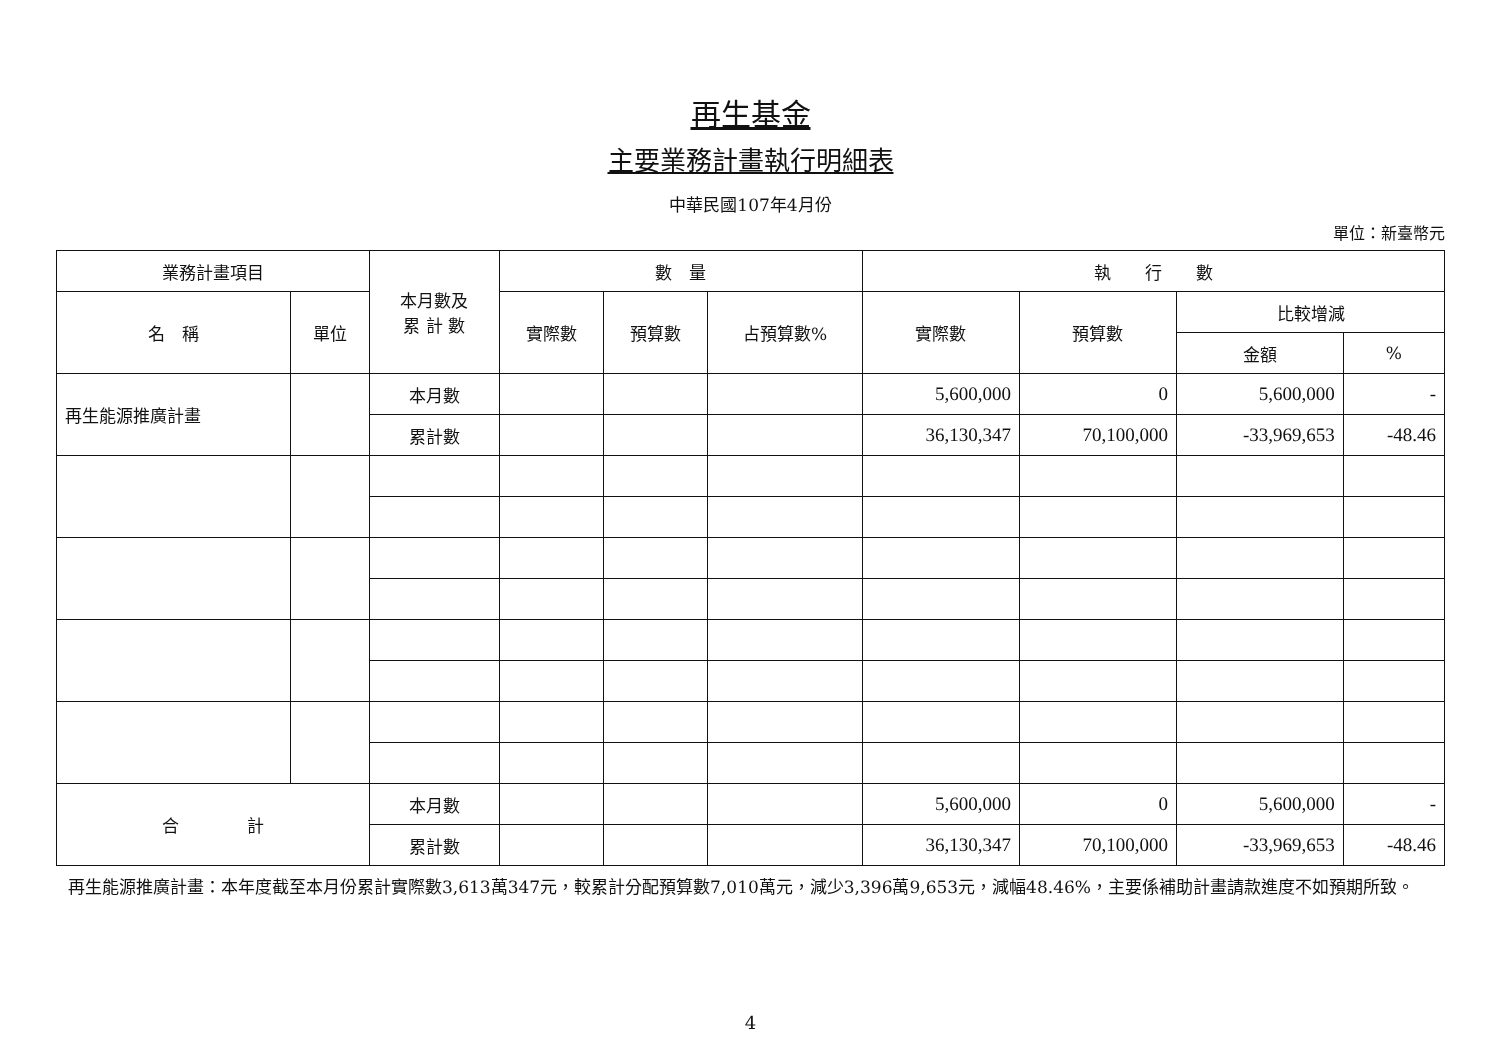再生基金
主要業務計畫執行明細表
中華民國107年4月份
單位：新臺幣元
| 業務計畫項目 | | 本月數及 累 計 數 | 數 量 | | | 執 行 數 | | | |
| --- | --- | --- | --- | --- | --- | --- | --- | --- | --- |
| 名 稱 | 單位 | | 實際數 | 預算數 | 占預算數% | 實際數 | 預算數 | 比較增減 | |
| | | | | | | | | 金額 | % |
| 再生能源推廣計畫 | | 本月數 | | | | 5,600,000 | 0 | 5,600,000 | - |
| | | 累計數 | | | | 36,130,347 | 70,100,000 | -33,969,653 | -48.46 |
| 合 計 | | 本月數 | | | | 5,600,000 | 0 | 5,600,000 | - |
| | | 累計數 | | | | 36,130,347 | 70,100,000 | -33,969,653 | -48.46 |
再生能源推廣計畫：本年度截至本月份累計實際數3,613萬347元，較累計分配預算數7,010萬元，減少3,396萬9,653元，減幅48.46%，主要係補助計畫請款進度不如預期所致。
4